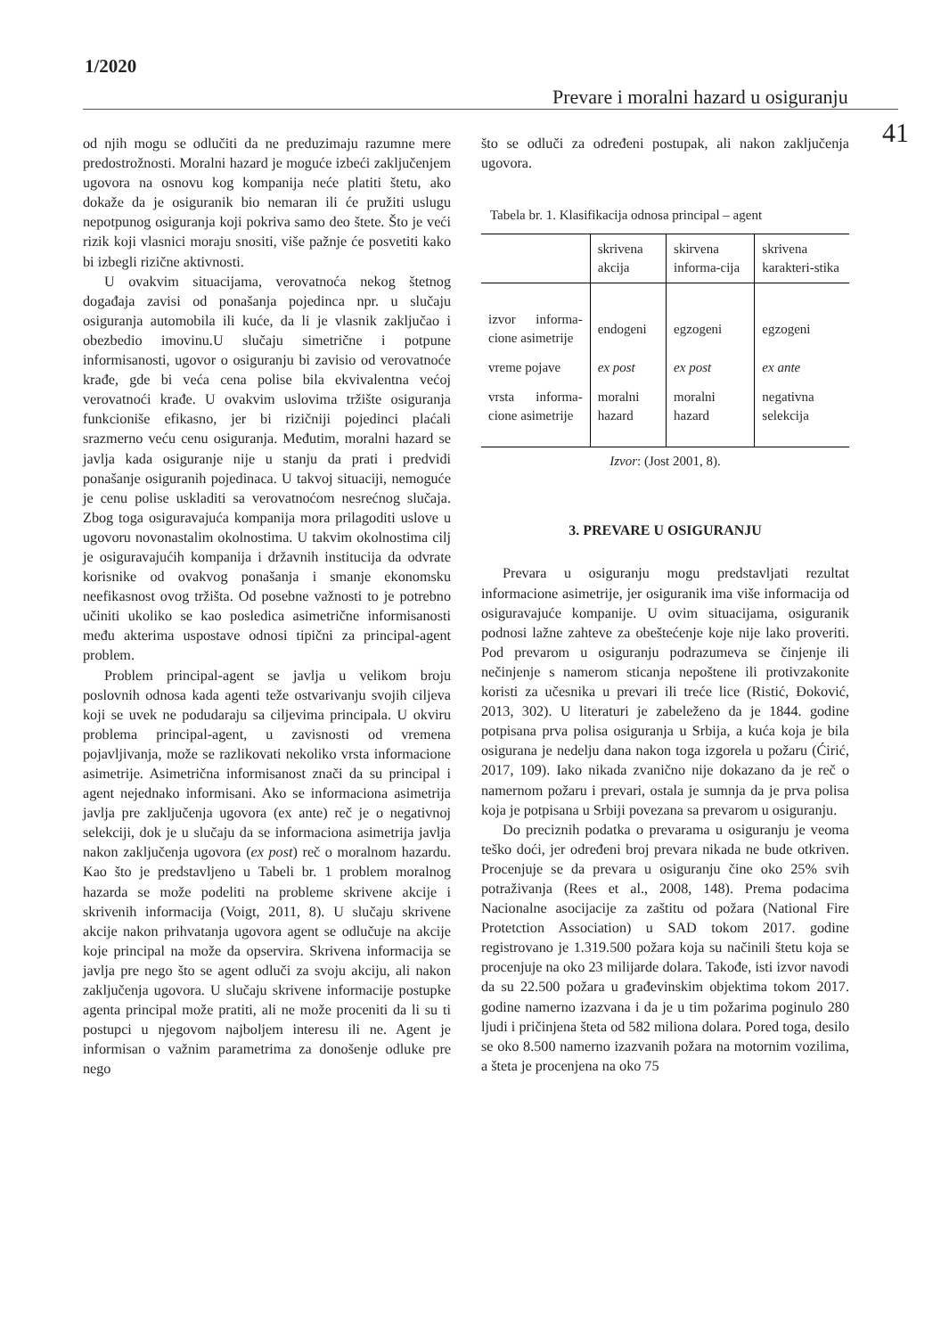1/2020
Prevare i moralni hazard u osiguranju
41
od njih mogu se odlučiti da ne preduzimaju razumne mere predostrožnosti. Moralni hazard je moguće izbeći zaključenjem ugovora na osnovu kog kompanija neće platiti štetu, ako dokaže da je osiguranik bio nemaran ili će pružiti uslugu nepotpunog osiguranja koji pokriva samo deo štete. Što je veći rizik koji vlasnici moraju snositi, više pažnje će posvetiti kako bi izbegli rizične aktivnosti.
U ovakvim situacijama, verovatnoća nekog štetnog događaja zavisi od ponašanja pojedinca npr. u slučaju osiguranja automobila ili kuće, da li je vlasnik zaključao i obezbedio imovinu.U slučaju simetrične i potpune informisanosti, ugovor o osiguranju bi zavisio od verovatnoće krađe, gde bi veća cena polise bila ekvivalentna većoj verovatnoći krađe. U ovakvim uslovima tržište osiguranja funkcioniše efikasno, jer bi rizičniji pojedinci plaćali srazmerno veću cenu osiguranja. Međutim, moralni hazard se javlja kada osiguranje nije u stanju da prati i predvidi ponašanje osiguranih pojedinaca. U takvoj situaciji, nemoguće je cenu polise uskladiti sa verovatnoćom nesrećnog slučaja. Zbog toga osiguravajuća kompanija mora prilagoditi uslove u ugovoru novonastalim okolnostima. U takvim okolnostima cilj je osiguravajućih kompanija i državnih institucija da odvrate korisnike od ovakvog ponašanja i smanje ekonomsku neefikasnost ovog tržišta. Od posebne važnosti to je potrebno učiniti ukoliko se kao posledica asimetrične informisanosti među akterima uspostave odnosi tipični za principal-agent problem.
Problem principal-agent se javlja u velikom broju poslovnih odnosa kada agenti teže ostvarivanju svojih ciljeva koji se uvek ne podudaraju sa ciljevima principala. U okviru problema principal-agent, u zavisnosti od vremena pojavljivanja, može se razlikovati nekoliko vrsta informacione asimetrije. Asimetrična informisanost znači da su principal i agent nejednako informisani. Ako se informaciona asimetrija javlja pre zaključenja ugovora (ex ante) reč je o negativnoj selekciji, dok je u slučaju da se informaciona asimetrija javlja nakon zaključenja ugovora (ex post) reč o moralnom hazardu. Kao što je predstavljeno u Tabeli br. 1 problem moralnog hazarda se može podeliti na probleme skrivene akcije i skrivenih informacija (Voigt, 2011, 8). U slučaju skrivene akcije nakon prihvatanja ugovora agent se odlučuje na akcije koje principal na može da opservira. Skrivena informacija se javlja pre nego što se agent odluči za svoju akciju, ali nakon zaključenja ugovora. U slučaju skrivene informacije postupke agenta principal može pratiti, ali ne može proceniti da li su ti postupci u njegovom najboljem interesu ili ne. Agent je informisan o važnim parametrima za donošenje odluke pre nego
što se odluči za određeni postupak, ali nakon zaključenja ugovora.
Tabela br. 1. Klasifikacija odnosa principal – agent
| | skrivena akcija | skirvena informa-cija | skrivena karakteri-stika |
| izvor informa-cione asimetrije | endogeni | egzogeni | egzogeni |
| vreme pojave | ex post | ex post | ex ante |
| vrsta informa-cione asimetrije | moralni hazard | moralni hazard | negativna selekcija |
Izvor: (Jost 2001, 8).
3. PREVARE U OSIGURANJU
Prevara u osiguranju mogu predstavljati rezultat informacione asimetrije, jer osiguranik ima više informacija od osiguravajuće kompanije. U ovim situacijama, osiguranik podnosi lažne zahteve za obeštećenje koje nije lako proveriti. Pod prevarom u osiguranju podrazumeva se činjenje ili nečinjenje s namerom sticanja nepoštene ili protivzakonite koristi za učesnika u prevari ili treće lice (Ristić, Đoković, 2013, 302). U literaturi je zabeleženo da je 1844. godine potpisana prva polisa osiguranja u Srbija, a kuća koja je bila osigurana je nedelju dana nakon toga izgorela u požaru (Ćirić, 2017, 109). Iako nikada zvanično nije dokazano da je reč o namernom požaru i prevari, ostala je sumnja da je prva polisa koja je potpisana u Srbiji povezana sa prevarom u osiguranju.
Do preciznih podatka o prevarama u osiguranju je veoma teško doći, jer određeni broj prevara nikada ne bude otkriven. Procenjuje se da prevara u osiguranju čine oko 25% svih potraživanja (Rees et al., 2008, 148). Prema podacima Nacionalne asocijacije za zaštitu od požara (National Fire Protetction Association) u SAD tokom 2017. godine registrovano je 1.319.500 požara koja su načinili štetu koja se procenjuje na oko 23 milijarde dolara. Takođe, isti izvor navodi da su 22.500 požara u građevinskim objektima tokom 2017. godine namerno izazvana i da je u tim požarima poginulo 280 ljudi i pričinjena šteta od 582 miliona dolara. Pored toga, desilo se oko 8.500 namerno izazvanih požara na motornim vozilima, a šteta je procenjena na oko 75